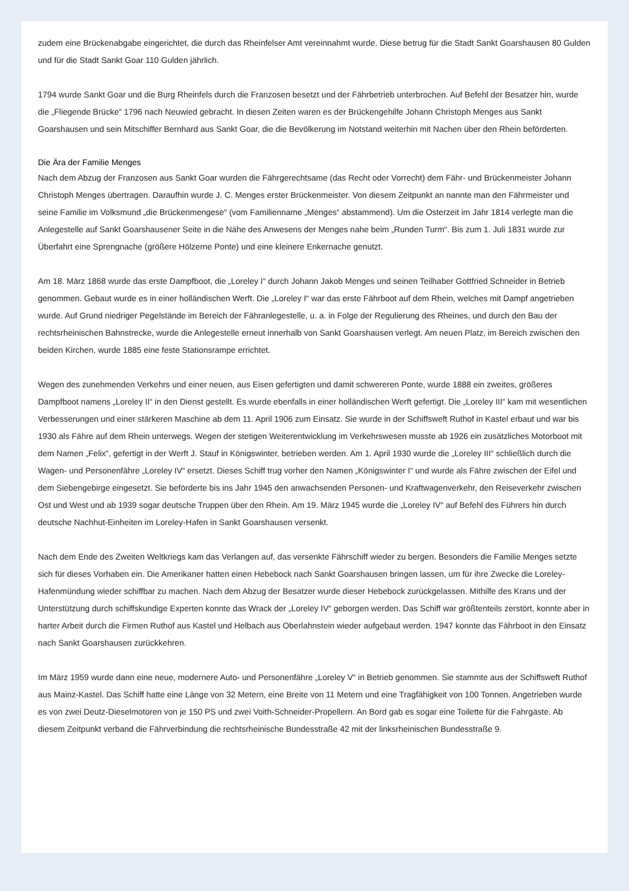zudem eine Brückenabgabe eingerichtet, die durch das Rheinfelser Amt vereinnahmt wurde. Diese betrug für die Stadt Sankt Goarshausen 80 Gulden und für die Stadt Sankt Goar 110 Gulden jährlich.
1794 wurde Sankt Goar und die Burg Rheinfels durch die Franzosen besetzt und der Fährbetrieb unterbrochen. Auf Befehl der Besatzer hin, wurde die „Fliegende Brücke“ 1796 nach Neuwied gebracht. In diesen Zeiten waren es der Brückengehilfe Johann Christoph Menges aus Sankt Goarshausen und sein Mitschiffer Bernhard aus Sankt Goar, die die Bevölkerung im Notstand weiterhin mit Nachen über den Rhein beförderten.
Die Ära der Familie Menges
Nach dem Abzug der Franzosen aus Sankt Goar wurden die Fährgerechtsame (das Recht oder Vorrecht) dem Fähr- und Brückenmeister Johann Christoph Menges übertragen. Daraufhin wurde J. C. Menges erster Brückenmeister. Von diesem Zeitpunkt an nannte man den Fährmeister und seine Familie im Volksmund „die Brückenmengese“ (vom Familienname „Menges“ abstammend). Um die Osterzeit im Jahr 1814 verlegte man die Anlegestelle auf Sankt Goarshausener Seite in die Nähe des Anwesens der Menges nahe beim „Runden Turm“. Bis zum 1. Juli 1831 wurde zur Überfahrt eine Sprengnache (größere Hölzerne Ponte) und eine kleinere Enkernache genutzt.
Am 18. März 1868 wurde das erste Dampfboot, die „Loreley I“ durch Johann Jakob Menges und seinen Teilhaber Gottfried Schneider in Betrieb genommen. Gebaut wurde es in einer holländischen Werft. Die „Loreley I“ war das erste Fährboot auf dem Rhein, welches mit Dampf angetrieben wurde. Auf Grund niedriger Pegelstände im Bereich der Fähranlegestelle, u. a. in Folge der Regulierung des Rheines, und durch den Bau der rechtsrheinischen Bahnstrecke, wurde die Anlegestelle erneut innerhalb von Sankt Goarshausen verlegt. Am neuen Platz, im Bereich zwischen den beiden Kirchen, wurde 1885 eine feste Stationsrampe errichtet.
Wegen des zunehmenden Verkehrs und einer neuen, aus Eisen gefertigten und damit schwereren Ponte, wurde 1888 ein zweites, größeres Dampfboot namens „Loreley II“ in den Dienst gestellt. Es wurde ebenfalls in einer holländischen Werft gefertigt. Die „Loreley III“ kam mit wesentlichen Verbesserungen und einer stärkeren Maschine ab dem 11. April 1906 zum Einsatz. Sie wurde in der Schiffsweft Ruthof in Kastel erbaut und war bis 1930 als Fähre auf dem Rhein unterwegs. Wegen der stetigen Weiterentwicklung im Verkehrswesen musste ab 1926 ein zusätzliches Motorboot mit dem Namen „Felix“, gefertigt in der Werft J. Stauf in Königswinter, betrieben werden. Am 1. April 1930 wurde die „Loreley III“ schließlich durch die Wagen- und Personenfähre „Loreley IV“ ersetzt. Dieses Schiff trug vorher den Namen „Königswinter I“ und wurde als Fähre zwischen der Eifel und dem Siebengebirge eingesetzt. Sie beförderte bis ins Jahr 1945 den anwachsenden Personen- und Kraftwagenverkehr, den Reiseverkehr zwischen Ost und West und ab 1939 sogar deutsche Truppen über den Rhein. Am 19. März 1945 wurde die „Loreley IV“ auf Befehl des Führers hin durch deutsche Nachhut-Einheiten im Loreley-Hafen in Sankt Goarshausen versenkt.
Nach dem Ende des Zweiten Weltkriegs kam das Verlangen auf, das versenkte Fährschiff wieder zu bergen. Besonders die Familie Menges setzte sich für dieses Vorhaben ein. Die Amerikaner hatten einen Hebebock nach Sankt Goarshausen bringen lassen, um für ihre Zwecke die Loreley-Hafenmündung wieder schiffbar zu machen. Nach dem Abzug der Besatzer wurde dieser Hebebock zurückgelassen. Mithilfe des Krans und der Unterstützung durch schiffskundige Experten konnte das Wrack der „Loreley IV“ geborgen werden. Das Schiff war größtenteils zerstört, konnte aber in harter Arbeit durch die Firmen Ruthof aus Kastel und Helbach aus Oberlahnstein wieder aufgebaut werden. 1947 konnte das Fährboot in den Einsatz nach Sankt Goarshausen zurückkehren.
Im März 1959 wurde dann eine neue, modernere Auto- und Personenfähre „Loreley V“ in Betrieb genommen. Sie stammte aus der Schiffsweft Ruthof aus Mainz-Kastel. Das Schiff hatte eine Länge von 32 Metern, eine Breite von 11 Metern und eine Tragfähigkeit von 100 Tonnen. Angetrieben wurde es von zwei Deutz-Dieselmotoren von je 150 PS und zwei Voith-Schneider-Propellern. An Bord gab es sogar eine Toilette für die Fahrgäste. Ab diesem Zeitpunkt verband die Fährverbindung die rechtsrheinische Bundesstraße 42 mit der linksrheinischen Bundesstraße 9.